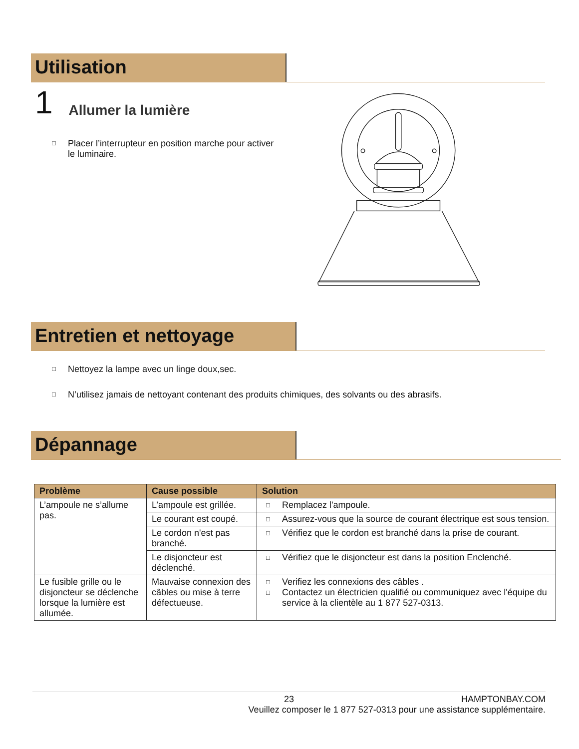Utilisation
1 Allumer la lumière
□ Placer l’interrupteur en position marche pour activer
le luminaire.
Entretien et nettoyage
□ Nettoyez la lampe avec un linge doux,sec.
□ N’utilisez jamais de nettoyant contenant des produits chimiques, des solvants ou des abrasifs.
Dépannage
| Problème | Cause possible | Solution |
| --- | --- | --- |
| L’ampoule ne s’allume pas. | L’ampoule est grillée. | □ Remplacez l'ampoule. |
| | Le courant est coupé. | □ Assurez-vous que la source de courant électrique est sous tension. |
| | Le cordon n'est pas branché. | □ Vérifiez que le cordon est branché dans la prise de courant. |
| | Le disjoncteur est déclenché. | □ Vérifiez que le disjoncteur est dans la position Enclenché. |
| Le fusible grille ou le disjoncteur se déclenche lorsque la lumière est allumée. | Mauvaise connexion des câbles ou mise à terre défectueuse. | □ Verifiez les connexions des câbles . □ Contactez un électricien qualifié ou communiquez avec l'équipe du service à la clientèle au 1 877 527-0313. |
23 HAMPTONBAY.COM
Veuillez composer le 1 877 527-0313 pour une assistance supplémentaire.